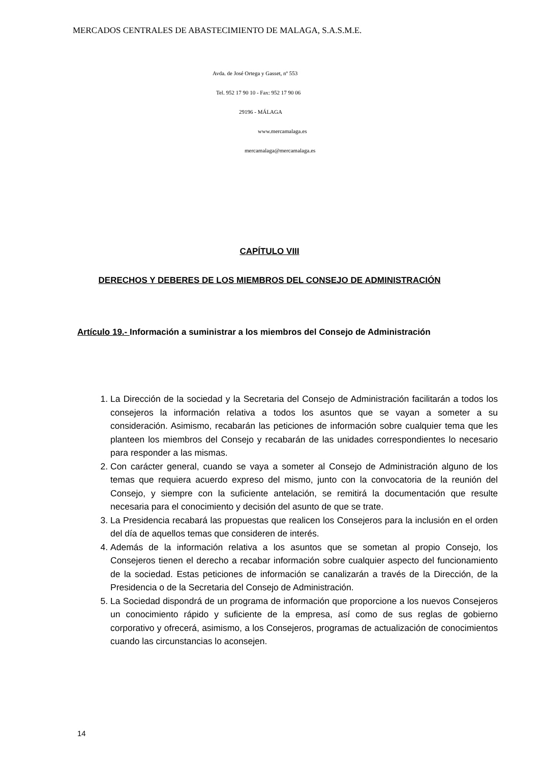MERCADOS CENTRALES DE ABASTECIMIENTO DE MALAGA, S.A.S.M.E.
Avda. de José Ortega y Gasset, nº 553
Tel. 952 17 90 10 - Fax: 952 17 90 06
29196 - MÁLAGA
www.mercamalaga.es
mercamalaga@mercamalaga.es
CAPÍTULO VIII
DERECHOS Y DEBERES DE LOS MIEMBROS DEL CONSEJO DE ADMINISTRACIÓN
Artículo 19.- Información a suministrar a los miembros del Consejo de Administración
1. La Dirección de la sociedad y la Secretaria del Consejo de Administración facilitarán a todos los consejeros la información relativa a todos los asuntos que se vayan a someter a su consideración. Asimismo, recabarán las peticiones de información sobre cualquier tema que les planteen los miembros del Consejo y recabarán de las unidades correspondientes lo necesario para responder a las mismas.
2. Con carácter general, cuando se vaya a someter al Consejo de Administración alguno de los temas que requiera acuerdo expreso del mismo, junto con la convocatoria de la reunión del Consejo, y siempre con la suficiente antelación, se remitirá la documentación que resulte necesaria para el conocimiento y decisión del asunto de que se trate.
3. La Presidencia recabará las propuestas que realicen los Consejeros para la inclusión en el orden del día de aquellos temas que consideren de interés.
4. Además de la información relativa a los asuntos que se sometan al propio Consejo, los Consejeros tienen el derecho a recabar información sobre cualquier aspecto del funcionamiento de la sociedad. Estas peticiones de información se canalizarán a través de la Dirección, de la Presidencia o de la Secretaria del Consejo de Administración.
5. La Sociedad dispondrá de un programa de información que proporcione a los nuevos Consejeros un conocimiento rápido y suficiente de la empresa, así como de sus reglas de gobierno corporativo y ofrecerá, asimismo, a los Consejeros, programas de actualización de conocimientos cuando las circunstancias lo aconsejen.
14